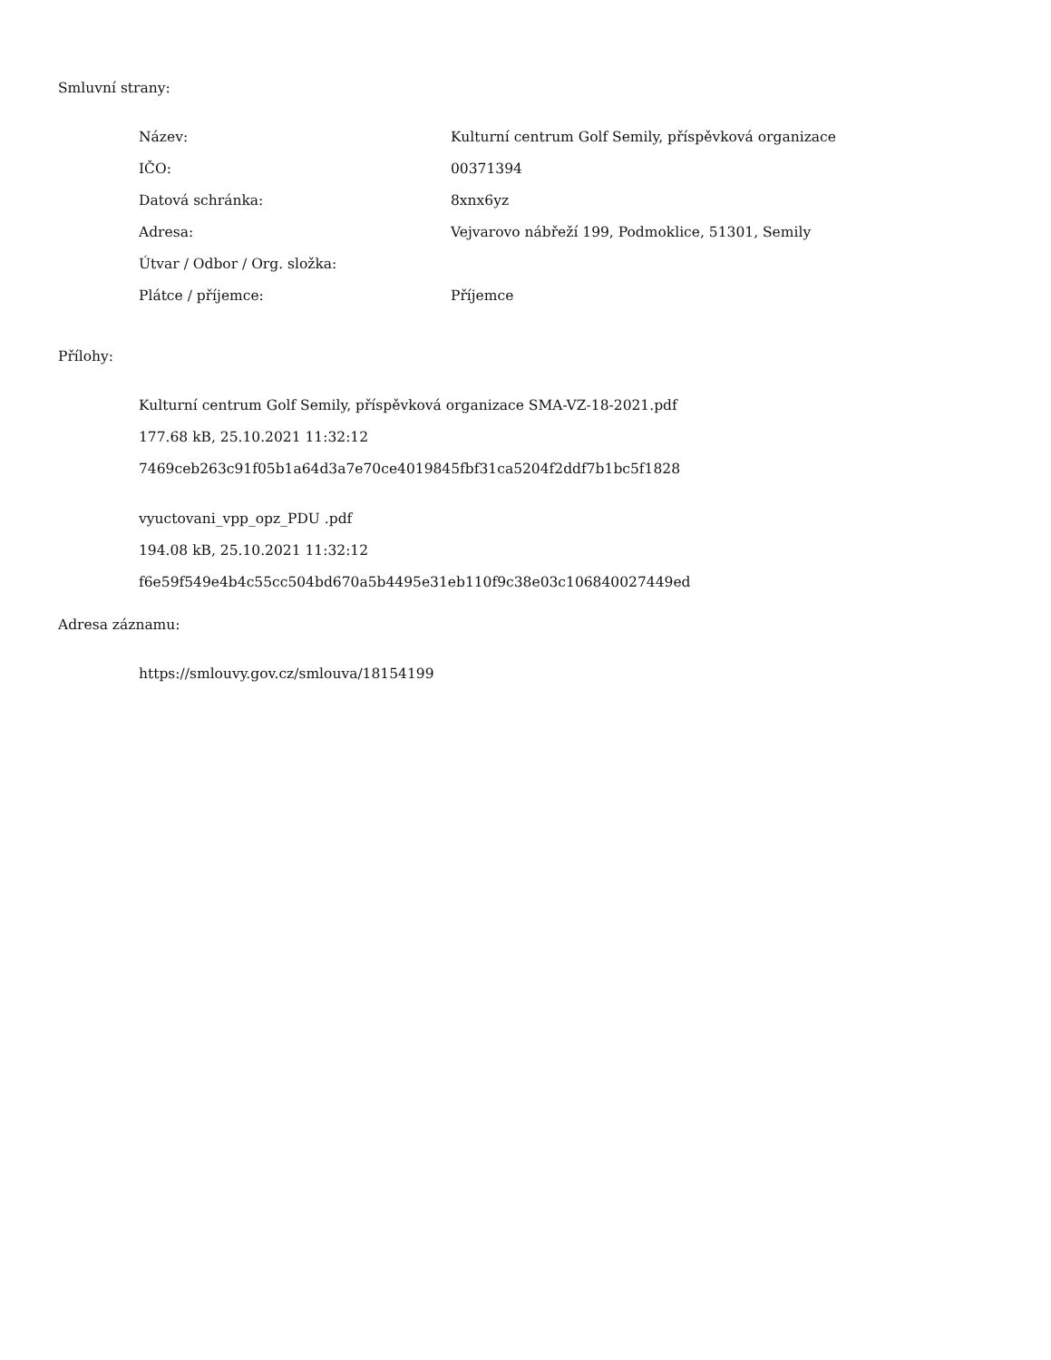Smluvní strany:
| Název: | Kulturní centrum Golf Semily, příspěvková organizace |
| IČO: | 00371394 |
| Datová schránka: | 8xnx6yz |
| Adresa: | Vejvarovo nábřeží 199, Podmoklice, 51301, Semily |
| Útvar / Odbor / Org. složka: | |
| Plátce / příjemce: | Příjemce |
Přílohy:
Kulturní centrum Golf Semily, příspěvková organizace SMA-VZ-18-2021.pdf
177.68 kB, 25.10.2021 11:32:12
7469ceb263c91f05b1a64d3a7e70ce4019845fbf31ca5204f2ddf7b1bc5f1828
vyuctovani_vpp_opz_PDU .pdf
194.08 kB, 25.10.2021 11:32:12
f6e59f549e4b4c55cc504bd670a5b4495e31eb110f9c38e03c106840027449ed
Adresa záznamu:
https://smlouvy.gov.cz/smlouva/18154199